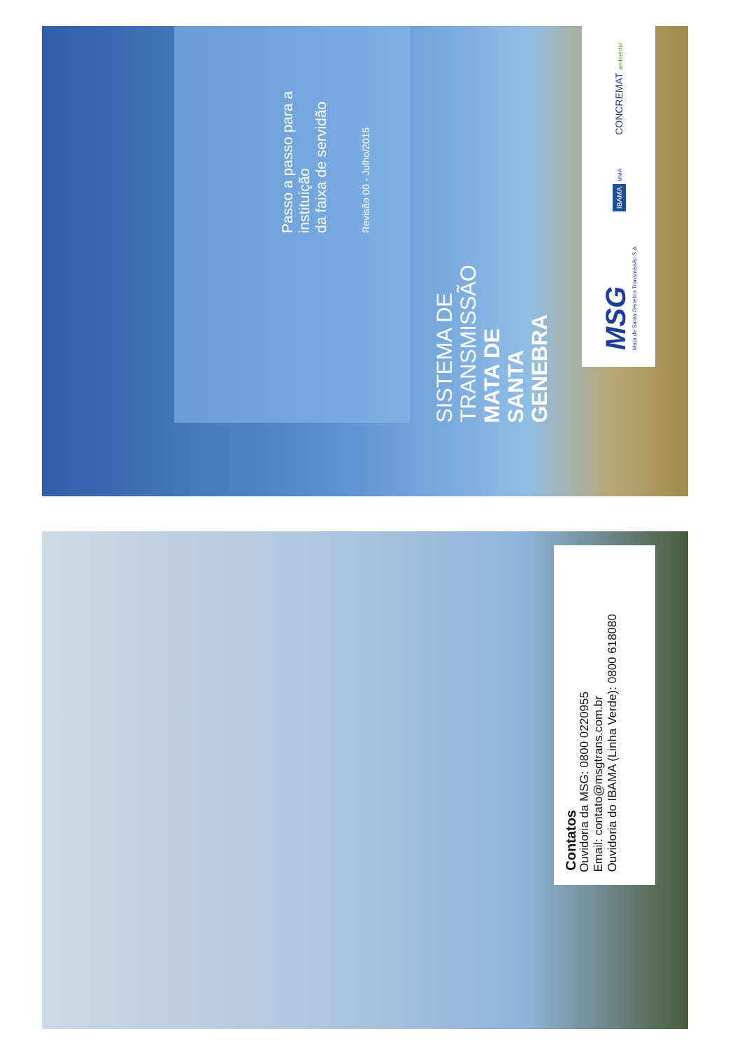SISTEMA DE
TRANSMISSÃO
MATA DE SANTA
GENEBRA
Passo a passo para a instituição
da faixa de servidão
Revisão 00 - Julho/2015
MSG
Mata de Santa Genebra Transmissão S.A.
IBAMA MMA
CONCREMAT ambiental
Contatos
Ouvidoria da MSG: 0800 0220955
Email: contato@msgtrans.com.br
Ouvidoria do IBAMA (Linha Verde): 0800 618080